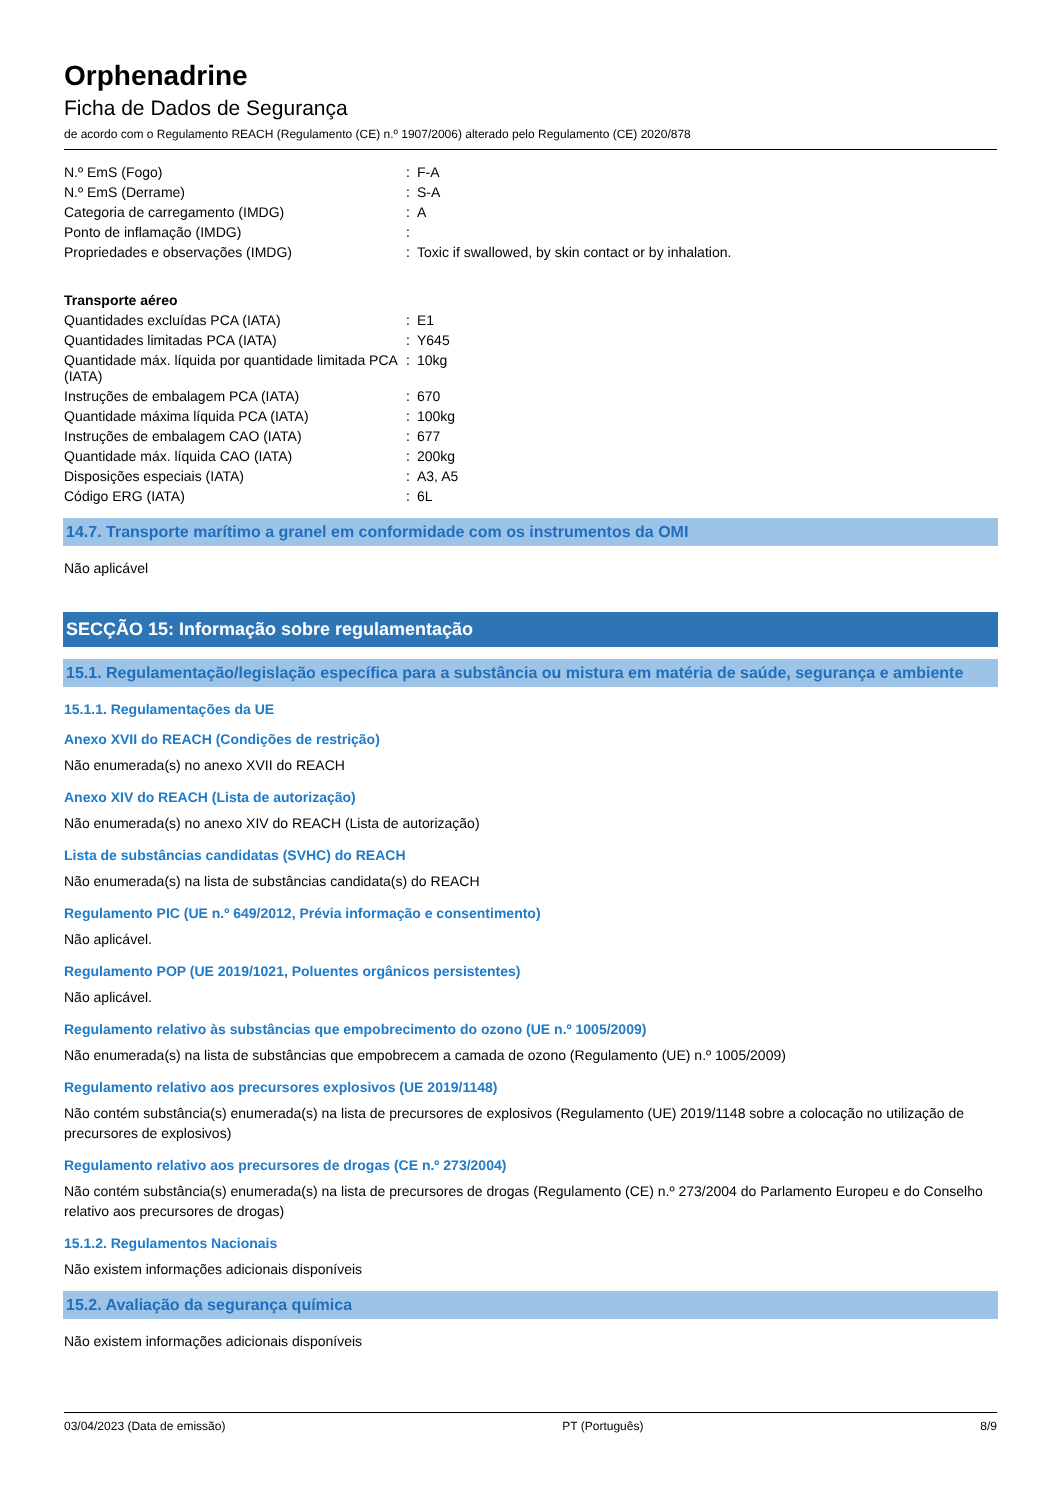Orphenadrine
Ficha de Dados de Segurança
de acordo com o Regulamento REACH (Regulamento (CE) n.º 1907/2006) alterado pelo Regulamento (CE) 2020/878
| N.º EmS (Fogo) | : | F-A |
| N.º EmS (Derrame) | : | S-A |
| Categoria de carregamento (IMDG) | : | A |
| Ponto de inflamação (IMDG) | : | |
| Propriedades e observações (IMDG) | : | Toxic if swallowed, by skin contact or by inhalation. |
Transporte aéreo
| Quantidades excluídas PCA (IATA) | : | E1 |
| Quantidades limitadas PCA (IATA) | : | Y645 |
| Quantidade máx. líquida por quantidade limitada PCA (IATA) | : | 10kg |
| Instruções de embalagem PCA (IATA) | : | 670 |
| Quantidade máxima líquida PCA (IATA) | : | 100kg |
| Instruções de embalagem CAO (IATA) | : | 677 |
| Quantidade máx. líquida CAO (IATA) | : | 200kg |
| Disposições especiais (IATA) | : | A3, A5 |
| Código ERG (IATA) | : | 6L |
14.7. Transporte marítimo a granel em conformidade com os instrumentos da OMI
Não aplicável
SECÇÃO 15: Informação sobre regulamentação
15.1. Regulamentação/legislação específica para a substância ou mistura em matéria de saúde, segurança e ambiente
15.1.1. Regulamentações da UE
Anexo XVII do REACH (Condições de restrição)
Não enumerada(s) no anexo XVII do REACH
Anexo XIV do REACH (Lista de autorização)
Não enumerada(s) no anexo XIV do REACH (Lista de autorização)
Lista de substâncias candidatas (SVHC) do REACH
Não enumerada(s) na lista de substâncias candidata(s) do REACH
Regulamento PIC (UE n.º 649/2012, Prévia informação e consentimento)
Não aplicável.
Regulamento POP (UE 2019/1021, Poluentes orgânicos persistentes)
Não aplicável.
Regulamento relativo às substâncias que empobrecimento do ozono (UE n.º 1005/2009)
Não enumerada(s) na lista de substâncias que empobrecem a camada de ozono (Regulamento (UE) n.º 1005/2009)
Regulamento relativo aos precursores explosivos (UE 2019/1148)
Não contém substância(s) enumerada(s) na lista de precursores de explosivos (Regulamento (UE) 2019/1148 sobre a colocação no utilização de precursores de explosivos)
Regulamento relativo aos precursores de drogas (CE n.º 273/2004)
Não contém substância(s) enumerada(s) na lista de precursores de drogas (Regulamento (CE) n.º 273/2004 do Parlamento Europeu e do Conselho relativo aos precursores de drogas)
15.1.2. Regulamentos Nacionais
Não existem informações adicionais disponíveis
15.2. Avaliação da segurança química
Não existem informações adicionais disponíveis
03/04/2023 (Data de emissão) PT (Português) 8/9